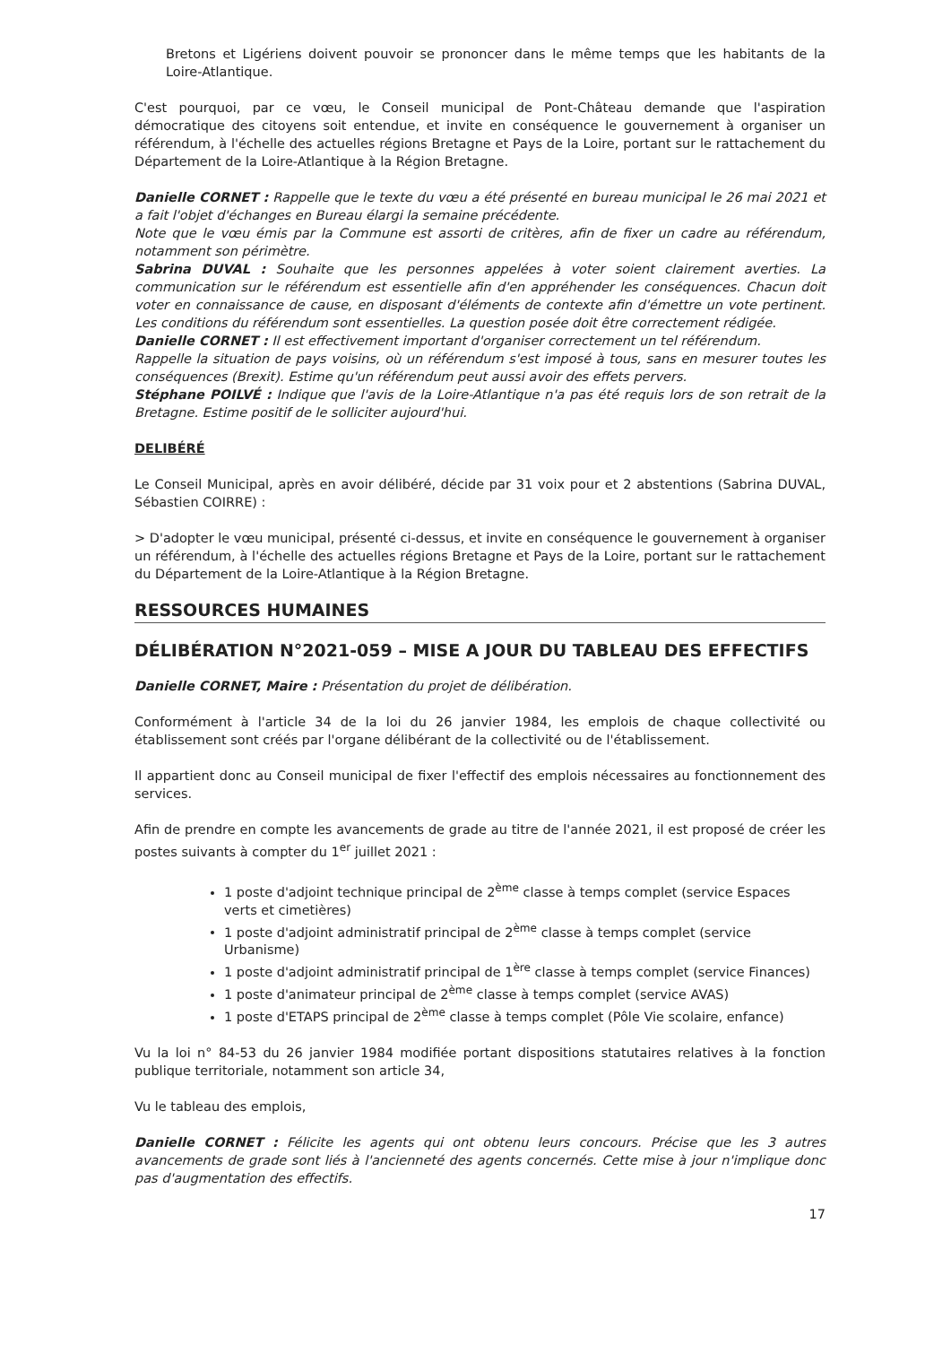Bretons et Ligériens doivent pouvoir se prononcer dans le même temps que les habitants de la Loire-Atlantique.
C'est pourquoi, par ce vœu, le Conseil municipal de Pont-Château demande que l'aspiration démocratique des citoyens soit entendue, et invite en conséquence le gouvernement à organiser un référendum, à l'échelle des actuelles régions Bretagne et Pays de la Loire, portant sur le rattachement du Département de la Loire-Atlantique à la Région Bretagne.
Danielle CORNET : Rappelle que le texte du vœu a été présenté en bureau municipal le 26 mai 2021 et a fait l'objet d'échanges en Bureau élargi la semaine précédente.
Note que le vœu émis par la Commune est assorti de critères, afin de fixer un cadre au référendum, notamment son périmètre.
Sabrina DUVAL : Souhaite que les personnes appelées à voter soient clairement averties. La communication sur le référendum est essentielle afin d'en appréhender les conséquences. Chacun doit voter en connaissance de cause, en disposant d'éléments de contexte afin d'émettre un vote pertinent. Les conditions du référendum sont essentielles. La question posée doit être correctement rédigée.
Danielle CORNET : Il est effectivement important d'organiser correctement un tel référendum.
Rappelle la situation de pays voisins, où un référendum s'est imposé à tous, sans en mesurer toutes les conséquences (Brexit). Estime qu'un référendum peut aussi avoir des effets pervers.
Stéphane POILVÉ : Indique que l'avis de la Loire-Atlantique n'a pas été requis lors de son retrait de la Bretagne. Estime positif de le solliciter aujourd'hui.
DELIBÉRÉ
Le Conseil Municipal, après en avoir délibéré, décide par 31 voix pour et 2 abstentions (Sabrina DUVAL, Sébastien COIRRE) :
> D'adopter le vœu municipal, présenté ci-dessus, et invite en conséquence le gouvernement à organiser un référendum, à l'échelle des actuelles régions Bretagne et Pays de la Loire, portant sur le rattachement du Département de la Loire-Atlantique à la Région Bretagne.
RESSOURCES HUMAINES
DÉLIBÉRATION N°2021-059 – MISE A JOUR DU TABLEAU DES EFFECTIFS
Danielle CORNET, Maire : Présentation du projet de délibération.
Conformément à l'article 34 de la loi du 26 janvier 1984, les emplois de chaque collectivité ou établissement sont créés par l'organe délibérant de la collectivité ou de l'établissement.
Il appartient donc au Conseil municipal de fixer l'effectif des emplois nécessaires au fonctionnement des services.
Afin de prendre en compte les avancements de grade au titre de l'année 2021, il est proposé de créer les postes suivants à compter du 1<sup>er</sup> juillet 2021 :
1 poste d'adjoint technique principal de 2<sup>ème</sup> classe à temps complet (service Espaces verts et cimetières)
1 poste d'adjoint administratif principal de 2<sup>ème</sup> classe à temps complet (service Urbanisme)
1 poste d'adjoint administratif principal de 1<sup>ère</sup> classe à temps complet (service Finances)
1 poste d'animateur principal de 2<sup>ème</sup> classe à temps complet (service AVAS)
1 poste d'ETAPS principal de 2<sup>ème</sup> classe à temps complet (Pôle Vie scolaire, enfance)
Vu la loi n° 84-53 du 26 janvier 1984 modifiée portant dispositions statutaires relatives à la fonction publique territoriale, notamment son article 34,
Vu le tableau des emplois,
Danielle CORNET : Félicite les agents qui ont obtenu leurs concours. Précise que les 3 autres avancements de grade sont liés à l'ancienneté des agents concernés. Cette mise à jour n'implique donc pas d'augmentation des effectifs.
17